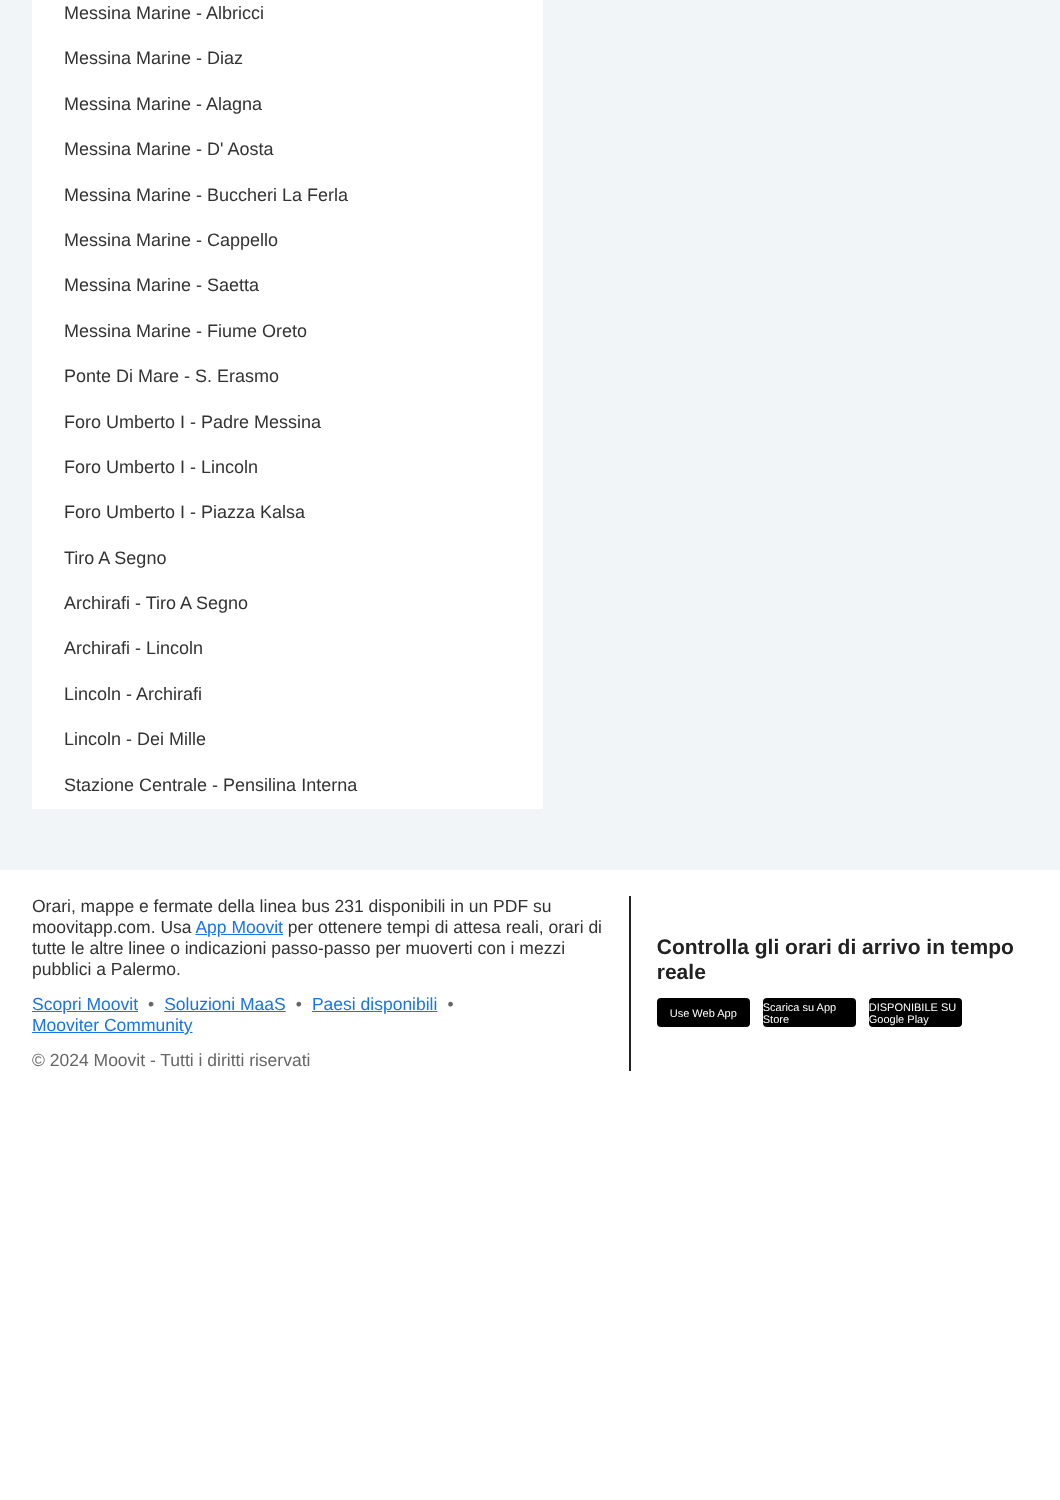Messina Marine - Albricci
Messina Marine - Diaz
Messina Marine - Alagna
Messina Marine - D' Aosta
Messina Marine - Buccheri La Ferla
Messina Marine - Cappello
Messina Marine - Saetta
Messina Marine - Fiume Oreto
Ponte Di Mare - S. Erasmo
Foro Umberto I - Padre Messina
Foro Umberto I - Lincoln
Foro Umberto I - Piazza Kalsa
Tiro A Segno
Archirafi - Tiro A Segno
Archirafi - Lincoln
Lincoln - Archirafi
Lincoln - Dei Mille
Stazione Centrale - Pensilina Interna
Orari, mappe e fermate della linea bus 231 disponibili in un PDF su moovitapp.com. Usa App Moovit per ottenere tempi di attesa reali, orari di tutte le altre linee o indicazioni passo-passo per muoverti con i mezzi pubblici a Palermo.
Scopri Moovit • Soluzioni MaaS • Paesi disponibili •
Mooviter Community
© 2024 Moovit - Tutti i diritti riservati
Controlla gli orari di arrivo in tempo reale
Use Web App Scarica su App Store
DISPONIBILE SU Google Play